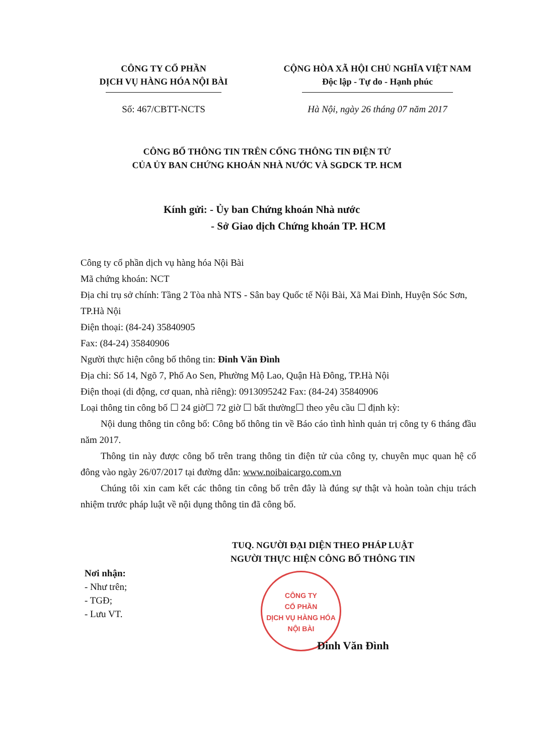CÔNG TY CỔ PHẦN
DỊCH VỤ HÀNG HÓA NỘI BÀI
CỘNG HÒA XÃ HỘI CHỦ NGHĨA VIỆT NAM
Độc lập - Tự do - Hạnh phúc
Số: 467/CBTT-NCTS Hà Nội, ngày 26 tháng 07 năm 2017
CÔNG BỐ THÔNG TIN TRÊN CỔNG THÔNG TIN ĐIỆN TỬ
CỦA ỦY BAN CHỨNG KHOÁN NHÀ NƯỚC VÀ SGDCK TP. HCM
Kính gửi: - Ủy ban Chứng khoán Nhà nước
- Sở Giao dịch Chứng khoán TP. HCM
Công ty cổ phần dịch vụ hàng hóa Nội Bài
Mã chứng khoán: NCT
Địa chỉ trụ sở chính: Tầng 2 Tòa nhà NTS - Sân bay Quốc tế Nội Bài, Xã Mai Đình, Huyện Sóc Sơn, TP.Hà Nội
Điện thoại: (84-24) 35840905
Fax: (84-24) 35840906
Người thực hiện công bố thông tin: Đinh Văn Đình
Địa chỉ: Số 14, Ngõ 7, Phố Ao Sen, Phường Mộ Lao, Quận Hà Đông, TP.Hà Nội
Điện thoại (di động, cơ quan, nhà riêng): 0913095242 Fax: (84-24) 35840906
Loại thông tin công bố ☐ 24 giờ☐ 72 giờ ☐ bất thường☐ theo yêu cầu ☐ định kỳ:
Nội dung thông tin công bố: Công bố thông tin về Báo cáo tình hình quản trị công ty 6 tháng đầu năm 2017.
Thông tin này được công bố trên trang thông tin điện tử của công ty, chuyên mục quan hệ cổ đông vào ngày 26/07/2017 tại đường dẫn: www.noibaicargo.com.vn
Chúng tôi xin cam kết các thông tin công bố trên đây là đúng sự thật và hoàn toàn chịu trách nhiệm trước pháp luật về nội dụng thông tin đã công bố.
Nơi nhận:
- Như trên;
- TGĐ;
- Lưu VT.
TUQ. NGƯỜI ĐẠI DIỆN THEO PHÁP LUẬT
NGƯỜI THỰC HIỆN CÔNG BỐ THÔNG TIN
CÔNG TY
CỔ PHẦN
DỊCH VỤ HÀNG HÓA
NỘI BÀI
Đinh Văn Đình